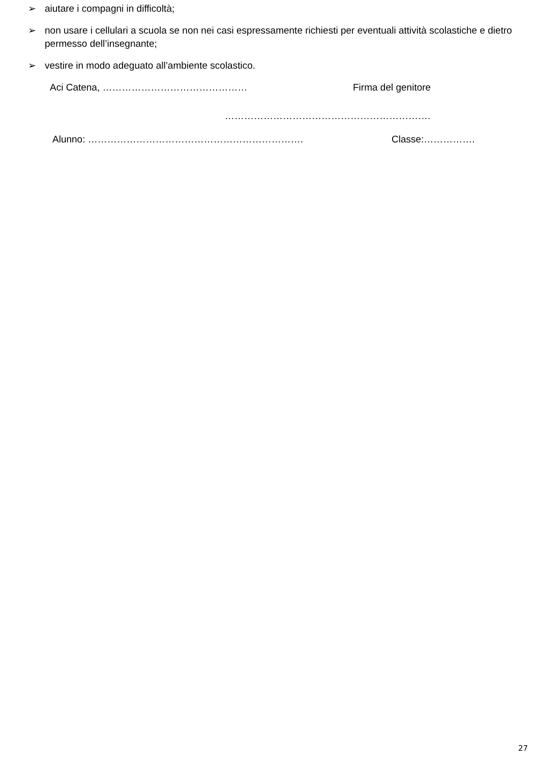➢ aiutare i compagni in difficoltà;
➢ non usare i cellulari a scuola se non nei casi espressamente richiesti per eventuali attività scolastiche e dietro permesso dell’insegnante;
➢ vestire in modo adeguato all’ambiente scolastico.
Aci Catena, ……………………………………… Firma del genitore
……………………………………………………….
Alunno: …………………………………………………………. Classe:…………….
27